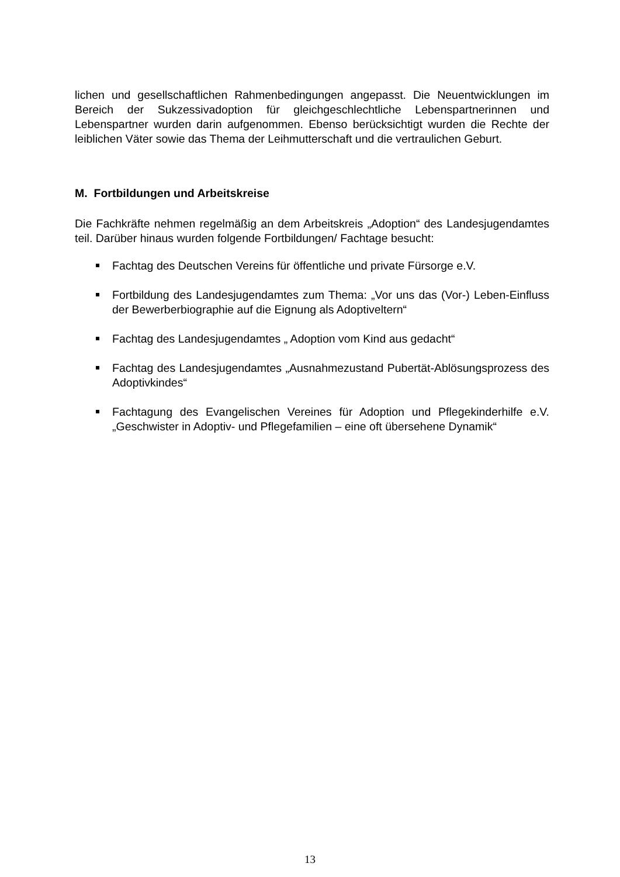lichen und gesellschaftlichen Rahmenbedingungen angepasst. Die Neuentwicklungen im Bereich der Sukzessivadoption für gleichgeschlechtliche Lebenspartnerinnen und Lebenspartner wurden darin aufgenommen. Ebenso berücksichtigt wurden die Rechte der leiblichen Väter sowie das Thema der Leihmutterschaft und die vertraulichen Geburt.
M. Fortbildungen und Arbeitskreise
Die Fachkräfte nehmen regelmäßig an dem Arbeitskreis „Adoption“ des Landesjugendamtes teil. Darüber hinaus wurden folgende Fortbildungen/ Fachtage besucht:
Fachtag des Deutschen Vereins für öffentliche und private Fürsorge e.V.
Fortbildung des Landesjugendamtes zum Thema: „Vor uns das (Vor-) Leben-Einfluss der Bewerberbiographie auf die Eignung als Adoptiveltern“
Fachtag des Landesjugendamtes „ Adoption vom Kind aus gedacht“
Fachtag des Landesjugendamtes „Ausnahmezustand Pubertät-Ablösungsprozess des Adoptivkindes“
Fachtagung des Evangelischen Vereines für Adoption und Pflegekinderhilfe e.V. „Geschwister in Adoptiv- und Pflegefamilien – eine oft übersehene Dynamik“
13